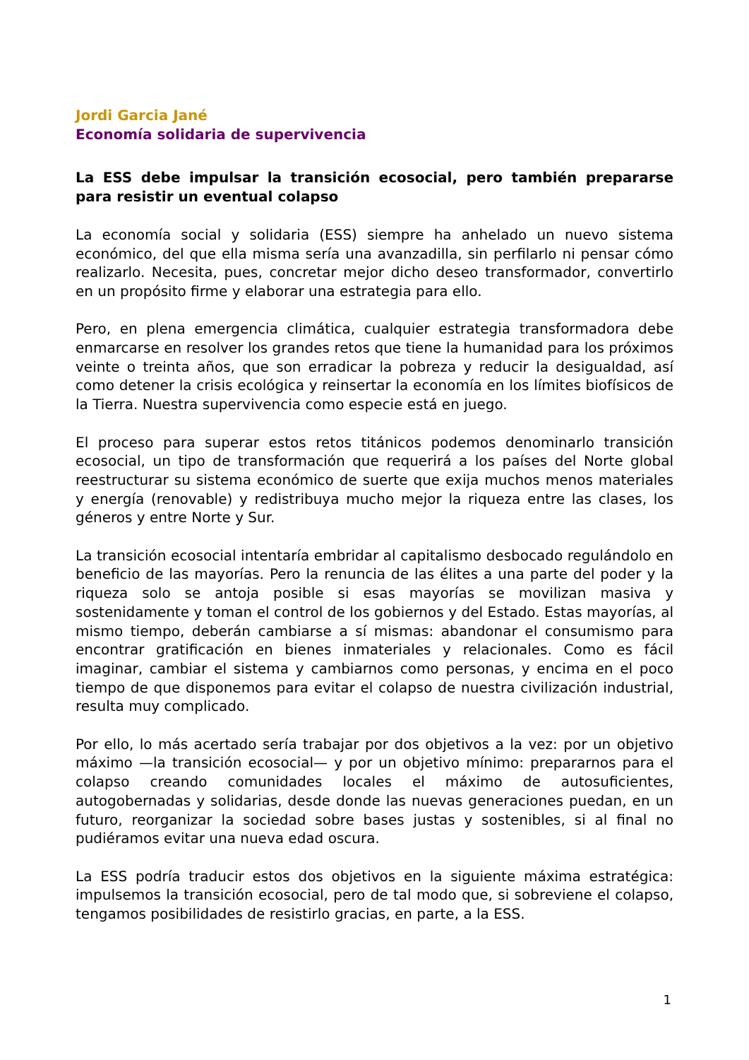Jordi Garcia Jané
Economía solidaria de supervivencia
La ESS debe impulsar la transición ecosocial, pero también prepararse para resistir un eventual colapso
La economía social y solidaria (ESS) siempre ha anhelado un nuevo sistema económico, del que ella misma sería una avanzadilla, sin perfilarlo ni pensar cómo realizarlo. Necesita, pues, concretar mejor dicho deseo transformador, convertirlo en un propósito firme y elaborar una estrategia para ello.
Pero, en plena emergencia climática, cualquier estrategia transformadora debe enmarcarse en resolver los grandes retos que tiene la humanidad para los próximos veinte o treinta años, que son erradicar la pobreza y reducir la desigualdad, así como detener la crisis ecológica y reinsertar la economía en los límites biofísicos de la Tierra. Nuestra supervivencia como especie está en juego.
El proceso para superar estos retos titánicos podemos denominarlo transición ecosocial, un tipo de transformación que requerirá a los países del Norte global reestructurar su sistema económico de suerte que exija muchos menos materiales y energía (renovable) y redistribuya mucho mejor la riqueza entre las clases, los géneros y entre Norte y Sur.
La transición ecosocial intentaría embridar al capitalismo desbocado regulándolo en beneficio de las mayorías. Pero la renuncia de las élites a una parte del poder y la riqueza solo se antoja posible si esas mayorías se movilizan masiva y sostenidamente y toman el control de los gobiernos y del Estado. Estas mayorías, al mismo tiempo, deberán cambiarse a sí mismas: abandonar el consumismo para encontrar gratificación en bienes inmateriales y relacionales. Como es fácil imaginar, cambiar el sistema y cambiarnos como personas, y encima en el poco tiempo de que disponemos para evitar el colapso de nuestra civilización industrial, resulta muy complicado.
Por ello, lo más acertado sería trabajar por dos objetivos a la vez: por un objetivo máximo —la transición ecosocial— y por un objetivo mínimo: prepararnos para el colapso creando comunidades locales el máximo de autosuficientes, autogobernadas y solidarias, desde donde las nuevas generaciones puedan, en un futuro, reorganizar la sociedad sobre bases justas y sostenibles, si al final no pudiéramos evitar una nueva edad oscura.
La ESS podría traducir estos dos objetivos en la siguiente máxima estratégica: impulsemos la transición ecosocial, pero de tal modo que, si sobreviene el colapso, tengamos posibilidades de resistirlo gracias, en parte, a la ESS.
1